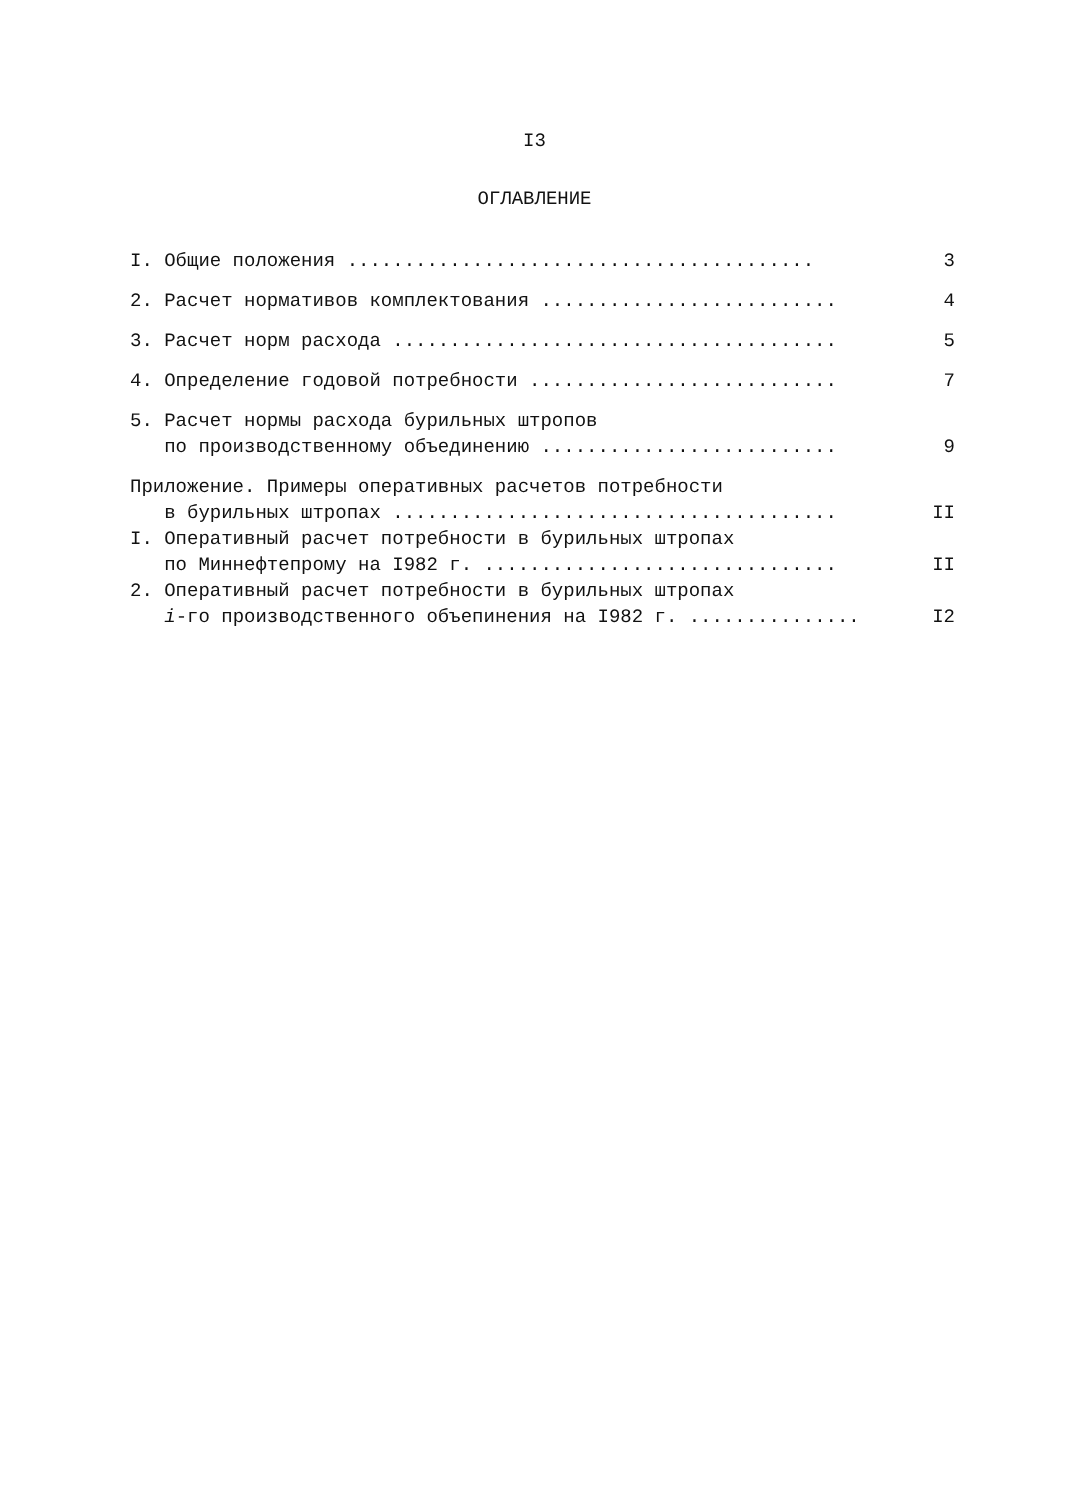I3
ОГЛАВЛЕНИЕ
I. Общие положения ......................................... 3
2. Расчет нормативов комплектования .......................... 4
3. Расчет норм расхода ....................................... 5
4. Определение годовой потребности ........................... 7
5. Расчет нормы расхода бурильных штропов
по производственному объединению .......................... 9
Приложение. Примеры оперативных расчетов потребности
в бурильных штропах ....................................... II
I. Оперативный расчет потребности в бурильных штропах
по Миннефтепрому на I982 г. ............................... II
2. Оперативный расчет потребности в бурильных штропах
i-го производственного объепинения на I982 г. ............... I2